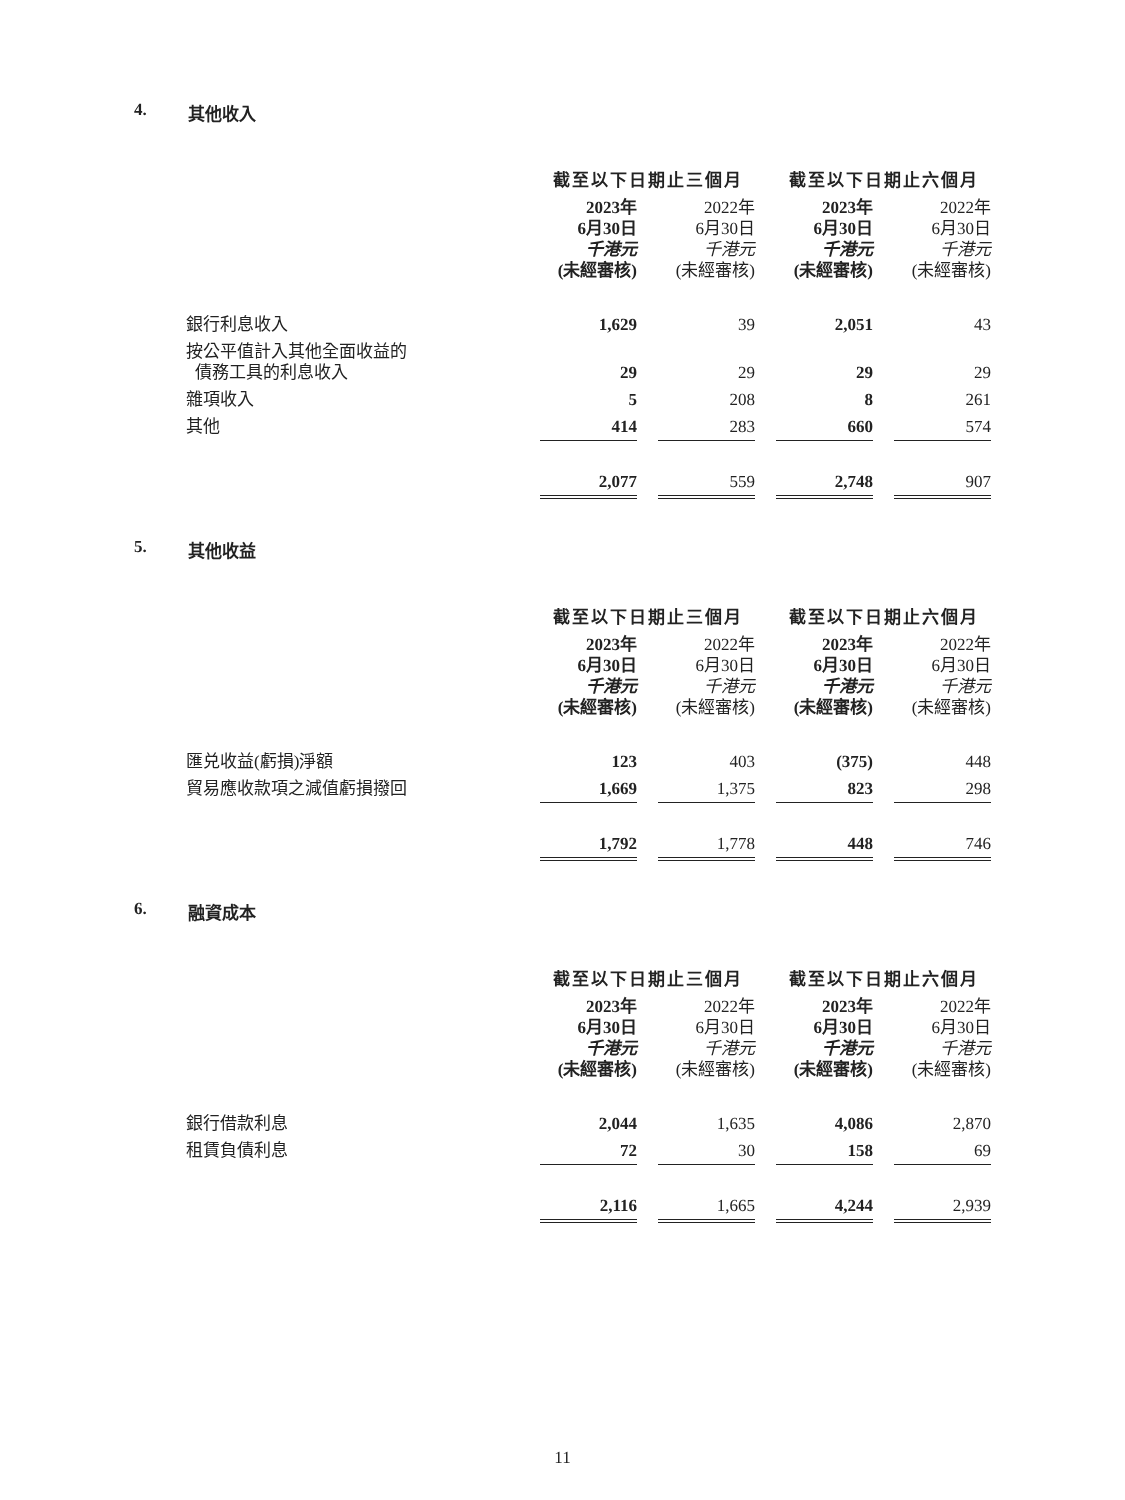4. 其他收入
| | 截至以下日期止三個月 | | | | 截至以下日期止六個月 | | |
| --- | --- | --- | --- | --- | --- | --- | --- |
| | 2023年 6月30日 千港元 (未經審核) | | 2022年 6月30日 千港元 (未經審核) | | 2023年 6月30日 千港元 (未經審核) | | 2022年 6月30日 千港元 (未經審核) |
| 銀行利息收入 | 1,629 | | 39 | | 2,051 | | 43 |
| 按公平值計入其他全面收益的 債務工具的利息收入 | 29 | | 29 | | 29 | | 29 |
| 雜項收入 | 5 | | 208 | | 8 | | 261 |
| 其他 | 414 | | 283 | | 660 | | 574 |
| | 2,077 | | 559 | | 2,748 | | 907 |
5. 其他收益
| | 截至以下日期止三個月 | | | | 截至以下日期止六個月 | | |
| --- | --- | --- | --- | --- | --- | --- | --- |
| | 2023年 6月30日 千港元 (未經審核) | | 2022年 6月30日 千港元 (未經審核) | | 2023年 6月30日 千港元 (未經審核) | | 2022年 6月30日 千港元 (未經審核) |
| 匯兑收益(虧損)淨額 | 123 | | 403 | | (375) | | 448 |
| 貿易應收款項之減值虧損撥回 | 1,669 | | 1,375 | | 823 | | 298 |
| | 1,792 | | 1,778 | | 448 | | 746 |
6. 融資成本
| | 截至以下日期止三個月 | | | | 截至以下日期止六個月 | | |
| --- | --- | --- | --- | --- | --- | --- | --- |
| | 2023年 6月30日 千港元 (未經審核) | | 2022年 6月30日 千港元 (未經審核) | | 2023年 6月30日 千港元 (未經審核) | | 2022年 6月30日 千港元 (未經審核) |
| 銀行借款利息 | 2,044 | | 1,635 | | 4,086 | | 2,870 |
| 租賃負債利息 | 72 | | 30 | | 158 | | 69 |
| | 2,116 | | 1,665 | | 4,244 | | 2,939 |
11